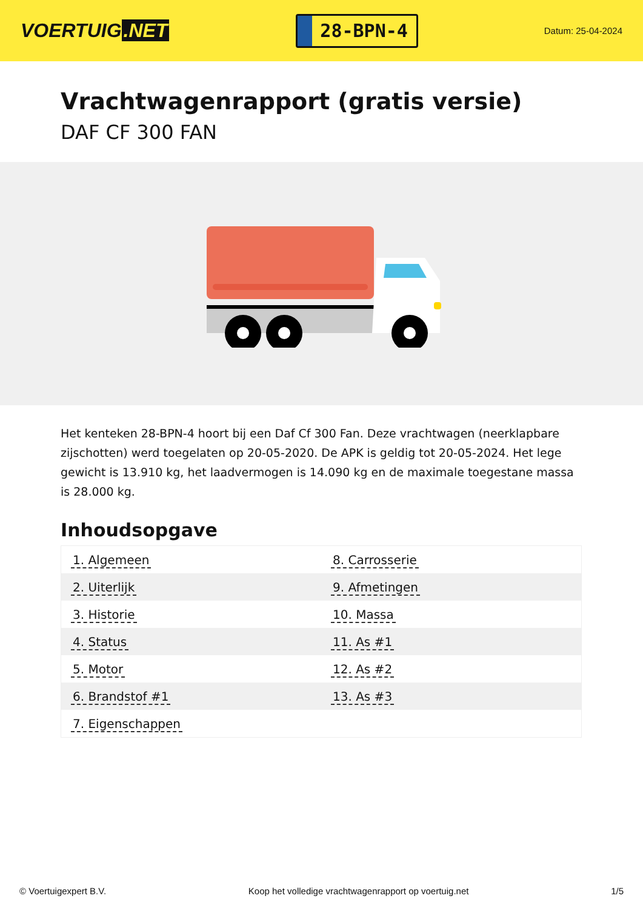VOERTUIG.NET
28-BPN-4
Datum: 25-04-2024
Vrachtwagenrapport (gratis versie)
DAF CF 300 FAN
Het kenteken 28-BPN-4 hoort bij een Daf Cf 300 Fan. Deze vrachtwagen (neerklapbare zijschotten) werd toegelaten op 20-05-2020. De APK is geldig tot 20-05-2024. Het lege gewicht is 13.910 kg, het laadvermogen is 14.090 kg en de maximale toegestane massa is 28.000 kg.
Inhoudsopgave
| 1. Algemeen | 8. Carrosserie |
| 2. Uiterlijk | 9. Afmetingen |
| 3. Historie | 10. Massa |
| 4. Status | 11. As #1 |
| 5. Motor | 12. As #2 |
| 6. Brandstof #1 | 13. As #3 |
| 7. Eigenschappen | |
© Voertuigexpert B.V. Koop het volledige vrachtwagenrapport op voertuig.net 1/5